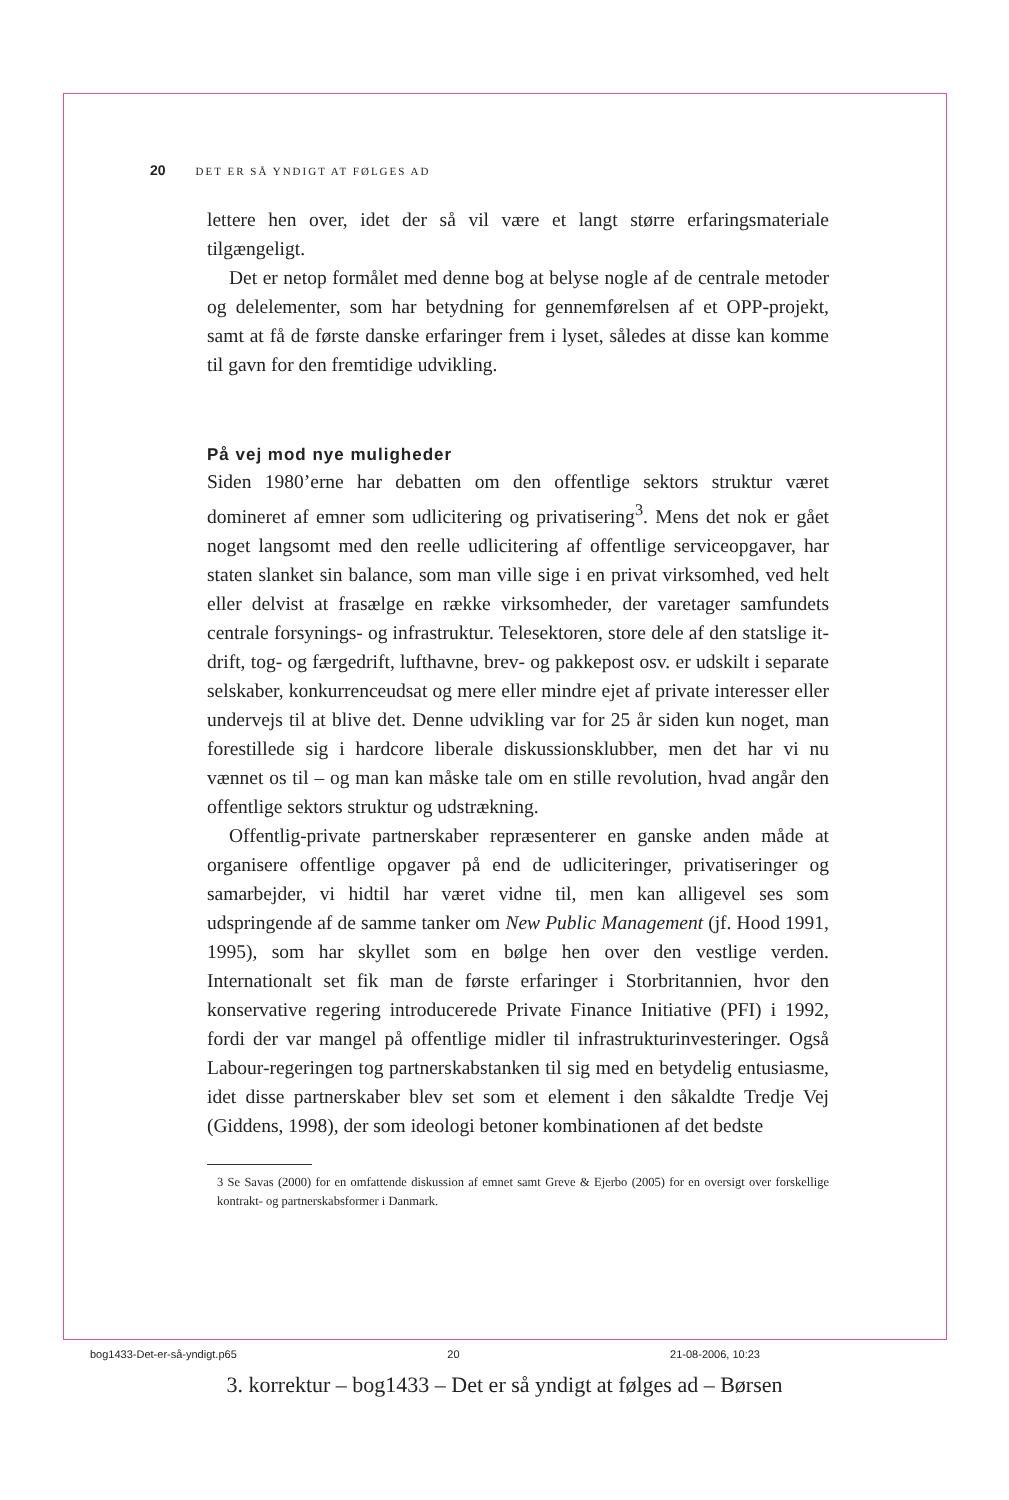20 DET ER SÅ YNDIGT AT FØLGES AD
lettere hen over, idet der så vil være et langt større erfaringsmateriale tilgængeligt.
Det er netop formålet med denne bog at belyse nogle af de centrale metoder og delelementer, som har betydning for gennemførelsen af et OPP-projekt, samt at få de første danske erfaringer frem i lyset, således at disse kan komme til gavn for den fremtidige udvikling.
På vej mod nye muligheder
Siden 1980’erne har debatten om den offentlige sektors struktur været domineret af emner som udlicitering og privatisering<sup>3</sup>. Mens det nok er gået noget langsomt med den reelle udlicitering af offentlige serviceopgaver, har staten slanket sin balance, som man ville sige i en privat virksomhed, ved helt eller delvist at frasælge en række virksomheder, der varetager samfundets centrale forsynings- og infrastruktur. Telesektoren, store dele af den statslige it-drift, tog- og færgedrift, lufthavne, brev- og pakkepost osv. er udskilt i separate selskaber, konkurrenceudsat og mere eller mindre ejet af private interesser eller undervejs til at blive det. Denne udvikling var for 25 år siden kun noget, man forestillede sig i hardcore liberale diskussionsklubber, men det har vi nu vænnet os til – og man kan måske tale om en stille revolution, hvad angår den offentlige sektors struktur og udstrækning.
Offentlig-private partnerskaber repræsenterer en ganske anden måde at organisere offentlige opgaver på end de udliciteringer, privatiseringer og samarbejder, vi hidtil har været vidne til, men kan alligevel ses som udspringende af de samme tanker om New Public Management (jf. Hood 1991, 1995), som har skyllet som en bølge hen over den vestlige verden. Internationalt set fik man de første erfaringer i Storbritannien, hvor den konservative regering introducerede Private Finance Initiative (PFI) i 1992, fordi der var mangel på offentlige midler til infrastrukturinvesteringer. Også Labour-regeringen tog partnerskabstanken til sig med en betydelig entusiasme, idet disse partnerskaber blev set som et element i den såkaldte Tredje Vej (Giddens, 1998), der som ideologi betoner kombinationen af det bedste
3 Se Savas (2000) for en omfattende diskussion af emnet samt Greve & Ejerbo (2005) for en oversigt over forskellige kontrakt- og partnerskabsformer i Danmark.
bog1433-Det-er-så-yndigt.p65 20 21-08-2006, 10:23
3. korrektur – bog1433 – Det er så yndigt at følges ad – Børsen